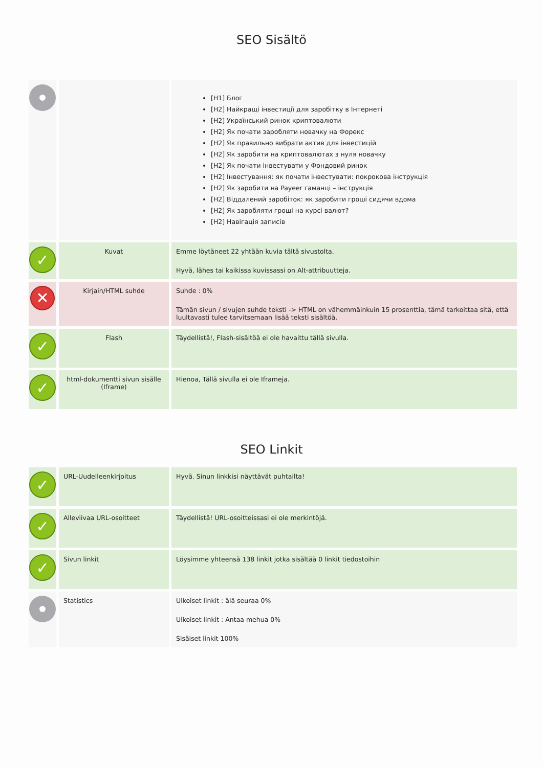SEO Sisältö
| | | [H1] Блог [H2] Найкращі інвестиції для заробітку в Інтернеті [H2] Український ринок криптовалюти [H2] Як почати заробляти новачку на Форекс [H2] Як правильно вибрати актив для інвестицій [H2] Як заробити на криптовалютах з нуля новачку [H2] Як почати інвестувати у Фондовий ринок [H2] Інвестування: як почати інвестувати: покрокова інструкція [H2] Як заробити на Payeer гаманці – інструкція [H2] Віддалений заробіток: як заробити гроші сидячи вдома [H2] Як заробляти гроші на курсі валют? [H2] Навігація записів |
| ✓ | Kuvat | Emme löytäneet 22 yhtään kuvia tältä sivustolta. Hyvä, lähes tai kaikissa kuvissassi on Alt-attribuutteja. |
| ✕ | Kirjain/HTML suhde | Suhde : 0% Tämän sivun / sivujen suhde teksti -> HTML on vähemmäinkuin 15 prosenttia, tämä tarkoittaa sitä, että luultavasti tulee tarvitsemaan lisää teksti sisältöä. |
| ✓ | Flash | Täydellistä!, Flash-sisältöä ei ole havaittu tällä sivulla. |
| ✓ | html-dokumentti sivun sisälle (Iframe) | Hienoa, Tällä sivulla ei ole Iframeja. |
SEO Linkit
| ✓ | URL-Uudelleenkirjoitus | Hyvä. Sinun linkkisi näyttävät puhtailta! |
| ✓ | Alleviivaa URL-osoitteet | Täydellistä! URL-osoitteissasi ei ole merkintöjä. |
| ✓ | Sivun linkit | Löysimme yhteensä 138 linkit jotka sisältää 0 linkit tiedostoihin |
| | Statistics | Ulkoiset linkit : älä seuraa 0% Ulkoiset linkit : Antaa mehua 0% Sisäiset linkit 100% |